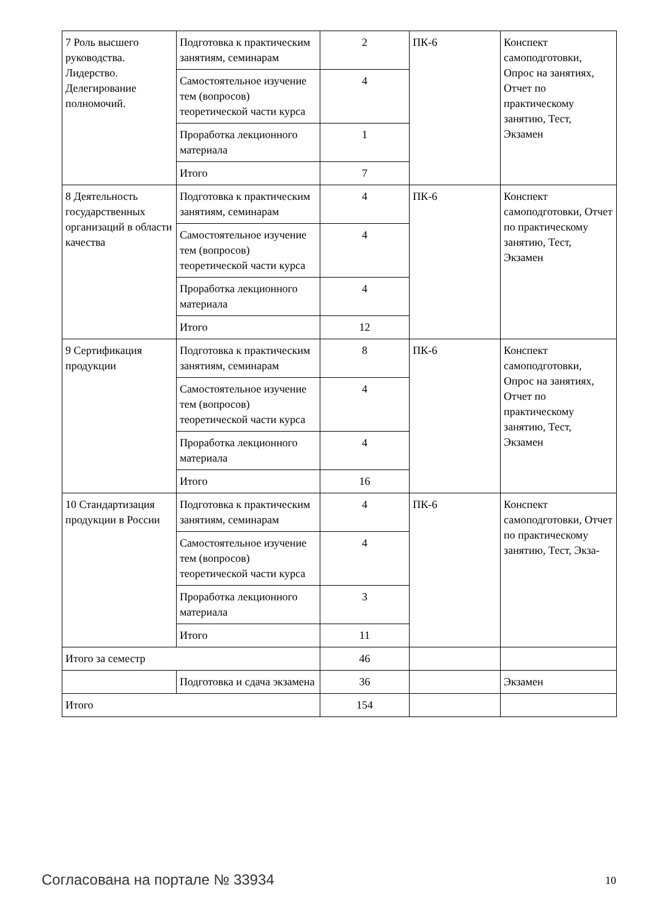| 7 Роль высшего руководства. Лидерство. Делегирование полномочий. | Подготовка к практическим занятиям, семинарам | 2 | ПК-6 | Конспект самоподготовки, Опрос на занятиях, Отчет по практическому занятию, Тест, Экзамен |
| | Самостоятельное изучение тем (вопросов) теоретической части курса | 4 | | |
| | Проработка лекционного материала | 1 | | |
| | Итого | 7 | | |
| 8 Деятельность государственных организаций в области качества | Подготовка к практическим занятиям, семинарам | 4 | ПК-6 | Конспект самоподготовки, Отчет по практическому занятию, Тест, Экзамен |
| | Самостоятельное изучение тем (вопросов) теоретической части курса | 4 | | |
| | Проработка лекционного материала | 4 | | |
| | Итого | 12 | | |
| 9 Сертификация продукции | Подготовка к практическим занятиям, семинарам | 8 | ПК-6 | Конспект самоподготовки, Опрос на занятиях, Отчет по практическому занятию, Тест, Экзамен |
| | Самостоятельное изучение тем (вопросов) теоретической части курса | 4 | | |
| | Проработка лекционного материала | 4 | | |
| | Итого | 16 | | |
| 10 Стандартизация продукции в России | Подготовка к практическим занятиям, семинарам | 4 | ПК-6 | Конспект самоподготовки, Отчет по практическому занятию, Тест, Экза- |
| | Самостоятельное изучение тем (вопросов) теоретической части курса | 4 | | |
| | Проработка лекционного материала | 3 | | |
| | Итого | 11 | | |
| Итого за семестр | | 46 | | |
| | Подготовка и сдача экзамена | 36 | | Экзамен |
| Итого | | 154 | | |
Согласована на портале № 33934 10